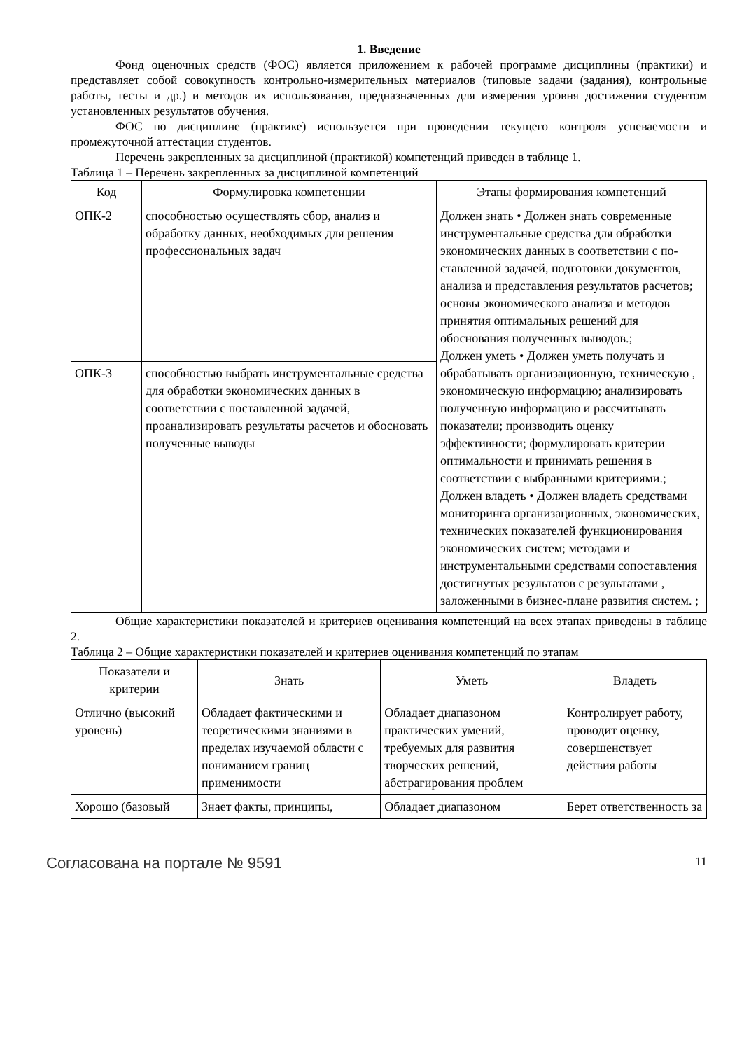1. Введение
Фонд оценочных средств (ФОС) является приложением к рабочей программе дисциплины (практики) и представляет собой совокупность контрольно-измерительных материалов (типовые задачи (задания), контрольные работы, тесты и др.) и методов их использования, предназначенных для измерения уровня достижения студентом установленных результатов обучения.
ФОС по дисциплине (практике) используется при проведении текущего контроля успеваемости и промежуточной аттестации студентов.
Перечень закрепленных за дисциплиной (практикой) компетенций приведен в таблице 1.
Таблица 1 – Перечень закрепленных за дисциплиной компетенций
| Код | Формулировка компетенции | Этапы формирования компетенций |
| --- | --- | --- |
| ОПК-2 | способностью осуществлять сбор, анализ и обработку данных, необходимых для решения профессиональных задач | Должен знать • Должен знать современные инструментальные средства для обработки экономических данных в соответствии с по-ставленной задачей, подготовки документов, анализа и представления результатов расчетов; основы экономического анализа и методов принятия оптимальных решений для обоснования полученных выводов.; Должен уметь • Должен уметь получать и обрабатывать организационную, техническую , экономическую информацию; анализировать полученную информацию и рассчитывать показатели; производить оценку эффективности; формулировать критерии оптимальности и принимать решения в соответствии с выбранными критериями.; Должен владеть • Должен владеть средствами мониторинга организационных, экономических, технических показателей функционирования экономических систем; методами и инструментальными средствами сопоставления достигнутых результатов с результатами , заложенными в бизнес-плане развития систем. ; |
| ОПК-3 | способностью выбрать инструментальные средства для обработки экономических данных в соответствии с поставленной задачей, проанализировать результаты расчетов и обосновать полученные выводы | |
Общие характеристики показателей и критериев оценивания компетенций на всех этапах приведены в таблице 2.
Таблица 2 – Общие характеристики показателей и критериев оценивания компетенций по этапам
| Показатели и критерии | Знать | Уметь | Владеть |
| --- | --- | --- | --- |
| Отлично (высокий уровень) | Обладает фактическими и теоретическими знаниями в пределах изучаемой области с пониманием границ применимости | Обладает диапазоном практических умений, требуемых для развития творческих решений, абстрагирования проблем | Контролирует работу, проводит оценку, совершенствует действия работы |
| Хорошо (базовый | Знает факты, принципы, | Обладает диапазоном | Берет ответственность за |
Согласована на портале № 9591 11